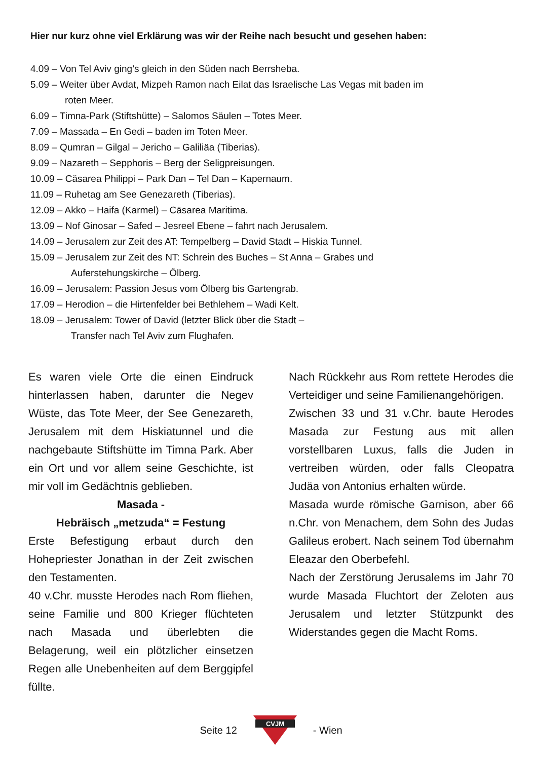Hier nur kurz ohne viel Erklärung was wir der Reihe nach besucht und gesehen haben:
4.09 – Von Tel Aviv ging’s gleich in den Süden nach Berrsheba.
5.09 – Weiter über Avdat, Mizpeh Ramon nach Eilat das Israelische Las Vegas mit baden im
roten Meer.
6.09 – Timna-Park (Stiftshütte) – Salomos Säulen – Totes Meer.
7.09 – Massada – En Gedi – baden im Toten Meer.
8.09 – Qumran – Gilgal – Jericho – Galiliäa (Tiberias).
9.09 – Nazareth – Sepphoris – Berg der Seligpreisungen.
10.09 – Cäsarea Philippi – Park Dan – Tel Dan – Kapernaum.
11.09 – Ruhetag am See Genezareth (Tiberias).
12.09 – Akko – Haifa (Karmel) – Cäsarea Maritima.
13.09 – Nof Ginosar – Safed – Jesreel Ebene – fahrt nach Jerusalem.
14.09 – Jerusalem zur Zeit des AT: Tempelberg – David Stadt – Hiskia Tunnel.
15.09 – Jerusalem zur Zeit des NT: Schrein des Buches – St Anna – Grabes und
Auferstehungskirche – Ölberg.
16.09 – Jerusalem: Passion Jesus vom Ölberg bis Gartengrab.
17.09 – Herodion – die Hirtenfelder bei Bethlehem – Wadi Kelt.
18.09 – Jerusalem: Tower of David (letzter Blick über die Stadt –
Transfer nach Tel Aviv zum Flughafen.
Es waren viele Orte die einen Eindruck hinterlassen haben, darunter die Negev Wüste, das Tote Meer, der See Genezareth, Jerusalem mit dem Hiskia­tunnel und die nachgebaute Stiftshütte im Timna Park. Aber ein Ort und vor allem seine Geschichte, ist mir voll im Gedächtnis geblieben.
Masada -
Hebräisch „metzuda“ = Festung
Erste Befestigung erbaut durch den Hohepriester Jonathan in der Zeit zwi­schen den Testamenten.
40 v.Chr. musste Herodes nach Rom fliehen, seine Familie und 800 Krieger flüchteten nach Masada und überleb­ten die Belagerung, weil ein plötzlicher einsetzen Regen alle Unebenheiten auf dem Berggipfel füllte.
Nach Rückkehr aus Rom rettete He­rodes die Verteidiger und seine Fa­milienangehörigen.
Zwischen 33 und 31 v.Chr. baute Herodes Masada zur Festung aus mit allen vorstellbaren Luxus, falls die Juden in vertreiben würden, oder falls Cleopatra Judäa von Antonius erhalten würde.
Masada wurde römische Garnison, aber 66 n.Chr. von Menachem, dem Sohn des Judas Galileus erobert. Nach seinem Tod übernahm Eleazar den Oberbefehl.
Nach der Zerstörung Jerusalems im Jahr 70 wurde Masada Fluchtort der Zeloten aus Jerusalem und letzter Stützpunkt des Widerstandes gegen die Macht Roms.
Seite 12
CVJM
- Wien